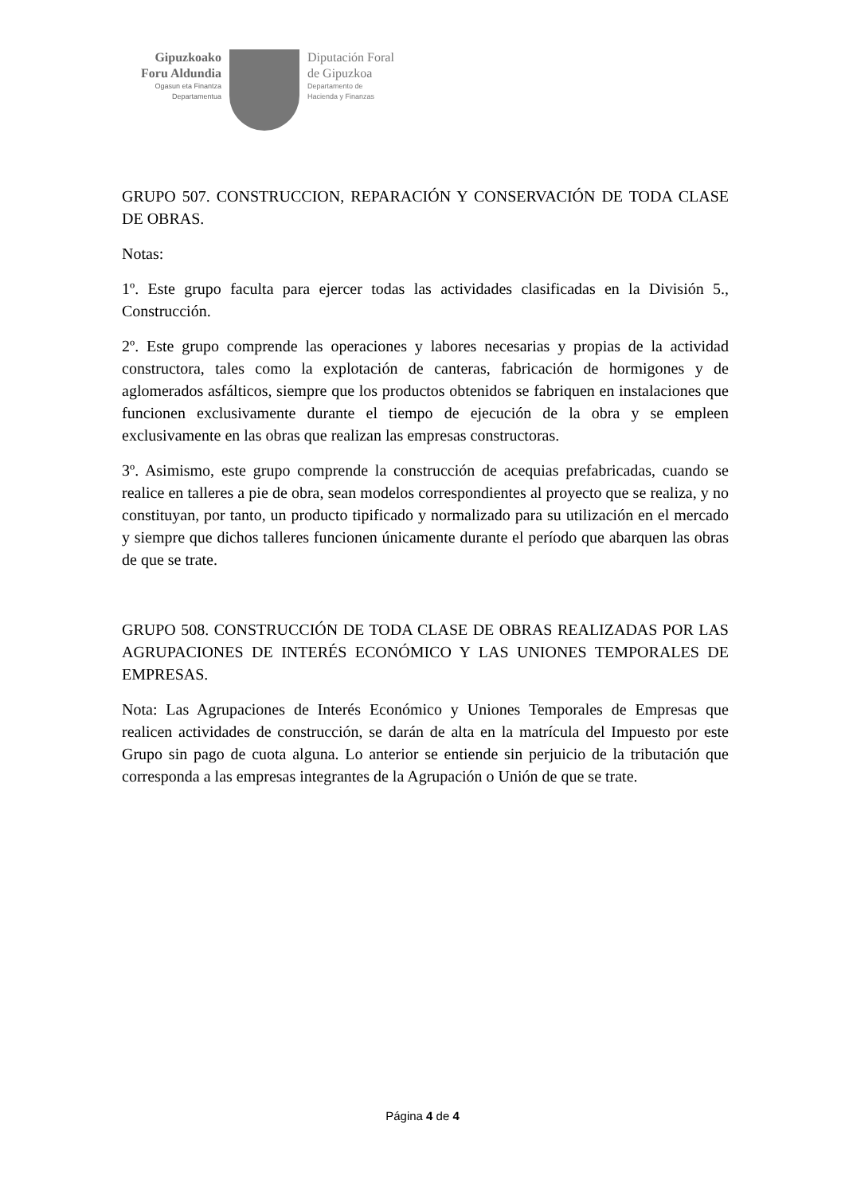Gipuzkoako
Foru Aldundia
Ogasun eta Finantza
Departamentua
Diputación Foral
de Gipuzkoa
Departamento de
Hacienda y Finanzas
GRUPO 507. CONSTRUCCION, REPARACIÓN Y CONSERVACIÓN DE TODA CLASE DE OBRAS.
Notas:
1º. Este grupo faculta para ejercer todas las actividades clasificadas en la División 5., Construcción.
2º. Este grupo comprende las operaciones y labores necesarias y propias de la actividad constructora, tales como la explotación de canteras, fabricación de hormigones y de aglomerados asfálticos, siempre que los productos obtenidos se fabriquen en instalaciones que funcionen exclusivamente durante el tiempo de ejecución de la obra y se empleen exclusivamente en las obras que realizan las empresas constructoras.
3º. Asimismo, este grupo comprende la construcción de acequias prefabricadas, cuando se realice en talleres a pie de obra, sean modelos correspondientes al proyecto que se realiza, y no constituyan, por tanto, un producto tipificado y normalizado para su utilización en el mercado y siempre que dichos talleres funcionen únicamente durante el período que abarquen las obras de que se trate.
GRUPO 508. CONSTRUCCIÓN DE TODA CLASE DE OBRAS REALIZADAS POR LAS AGRUPACIONES DE INTERÉS ECONÓMICO Y LAS UNIONES TEMPORALES DE EMPRESAS.
Nota: Las Agrupaciones de Interés Económico y Uniones Temporales de Empresas que realicen actividades de construcción, se darán de alta en la matrícula del Impuesto por este Grupo sin pago de cuota alguna. Lo anterior se entiende sin perjuicio de la tributación que corresponda a las empresas integrantes de la Agrupación o Unión de que se trate.
Página 4 de 4